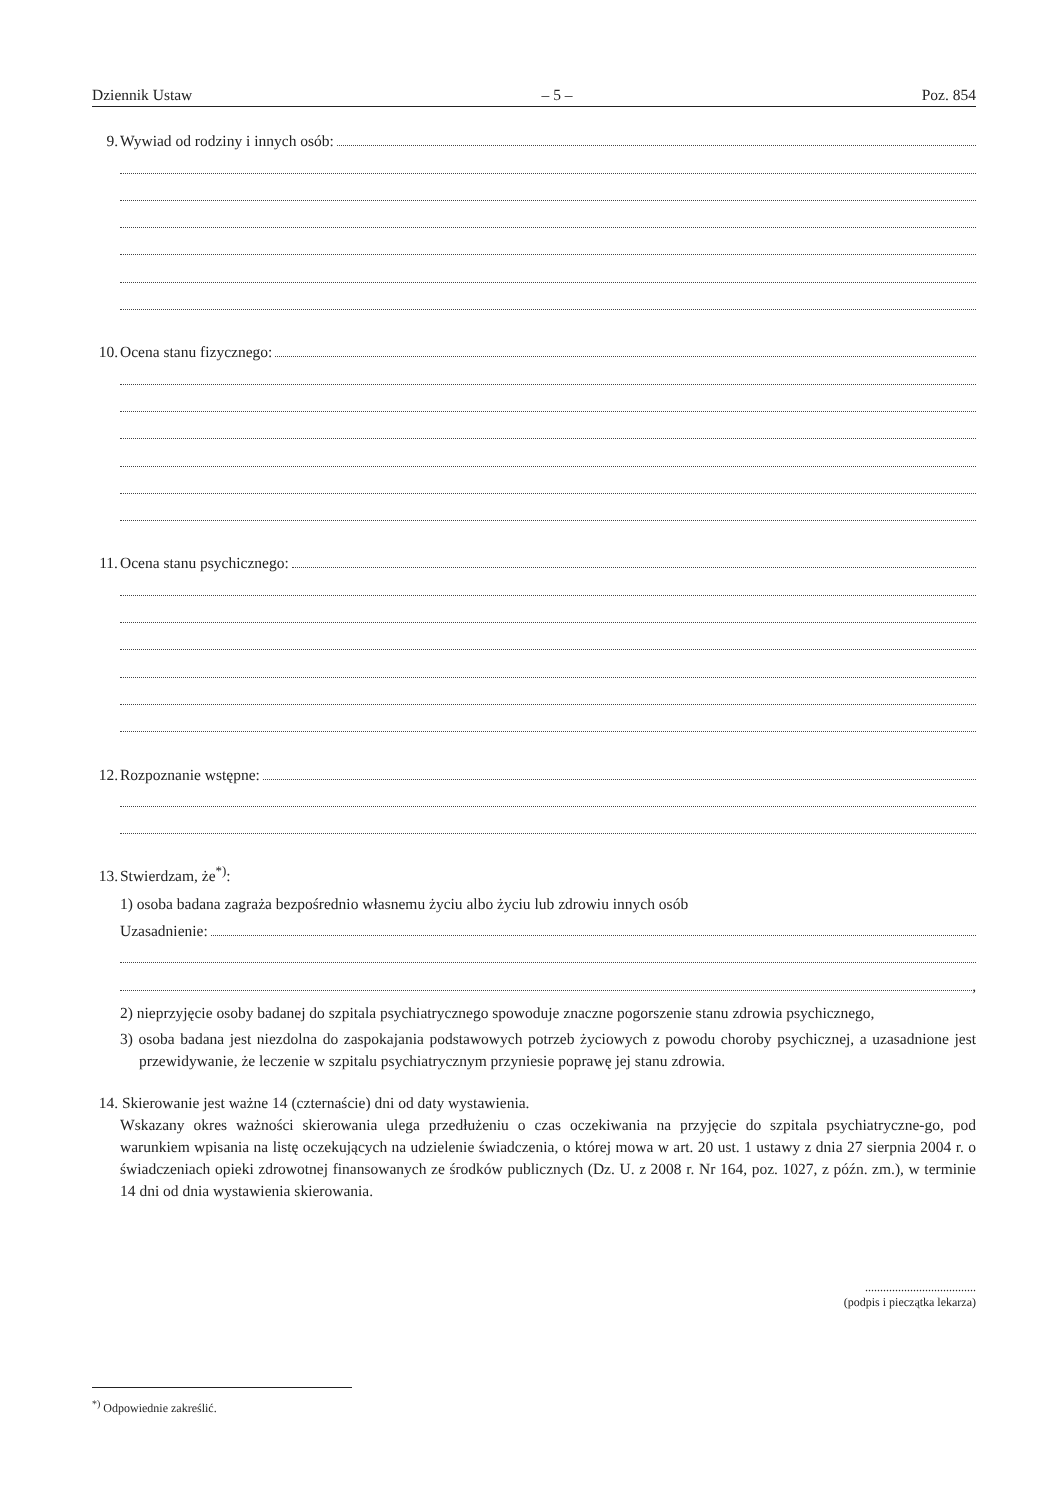Dziennik Ustaw – 5 – Poz. 854
9. Wywiad od rodziny i innych osób:
10. Ocena stanu fizycznego:
11. Ocena stanu psychicznego:
12. Rozpoznanie wstępne:
13. Stwierdzam, że<sup>*)</sup>:
1) osoba badana zagraża bezpośrednio własnemu życiu albo życiu lub zdrowiu innych osób
Uzasadnienie:
,
2) nieprzyjęcie osoby badanej do szpitala psychiatrycznego spowoduje znaczne pogorszenie stanu zdrowia psychicznego,
3) osoba badana jest niezdolna do zaspokajania podstawowych potrzeb życiowych z powodu choroby psychicznej, a uzasadnione jest przewidywanie, że leczenie w szpitalu psychiatrycznym przyniesie poprawę jej stanu zdrowia.
14. Skierowanie jest ważne 14 (czternaście) dni od daty wystawienia.
Wskazany okres ważności skierowania ulega przedłużeniu o czas oczekiwania na przyjęcie do szpitala psychiatryczne-go, pod warunkiem wpisania na listę oczekujących na udzielenie świadczenia, o której mowa w art. 20 ust. 1 ustawy z dnia 27 sierpnia 2004 r. o świadczeniach opieki zdrowotnej finansowanych ze środków publicznych (Dz. U. z 2008 r. Nr 164, poz. 1027, z późn. zm.), w terminie 14 dni od dnia wystawienia skierowania.
.....................................
(podpis i pieczątka lekarza)
<sup>*)</sup> Odpowiednie zakreślić.